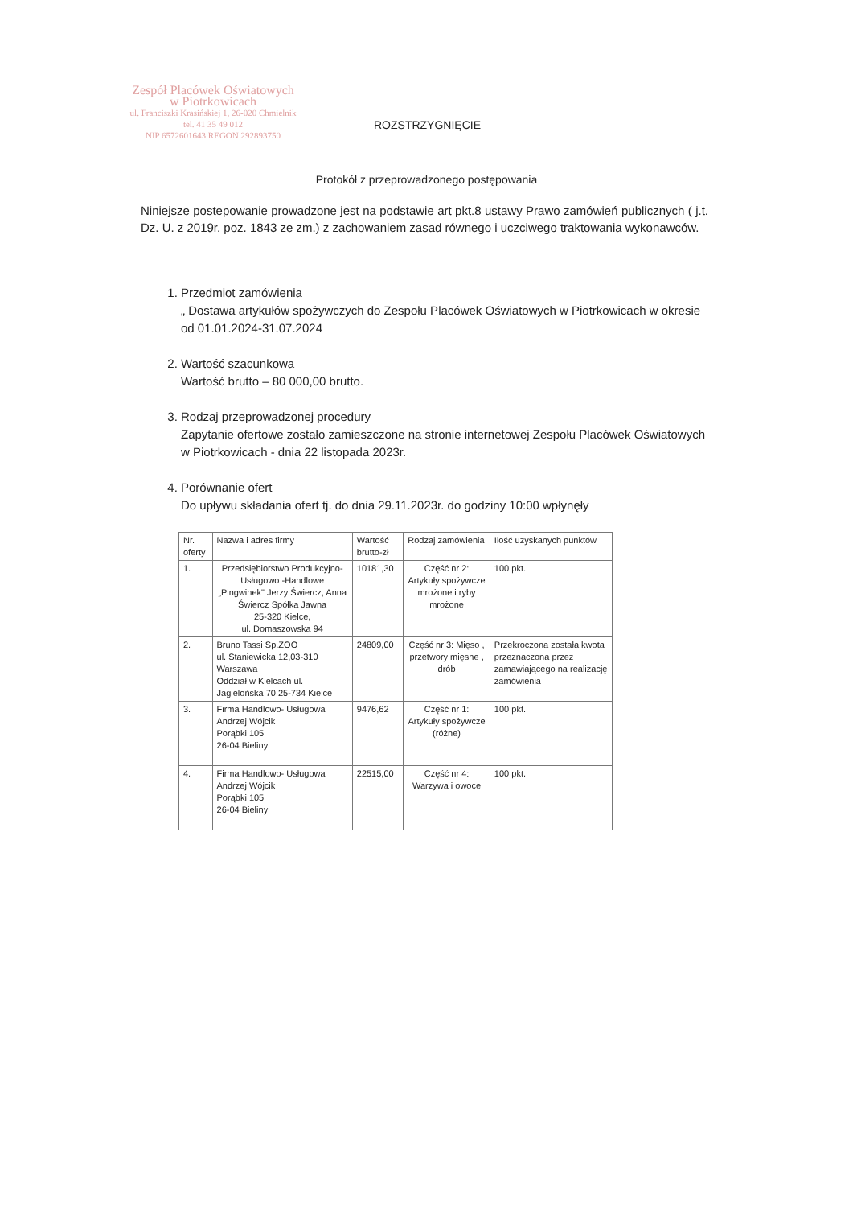Zespół Placówek Oświatowych
w Piotrkowicach
ul. Franciszki Krasińskiej 1, 26-020 Chmielnik
tel. 41 35 49 012
NIP 6572601643 REGON 292893750
ROZSTRZYGNIĘCIE
Protokół z przeprowadzonego postępowania
Niniejsze postepowanie prowadzone jest na podstawie art pkt.8 ustawy Prawo zamówień publicznych ( j.t. Dz. U. z 2019r. poz. 1843 ze zm.) z zachowaniem zasad równego i uczciwego traktowania wykonawców.
1. Przedmiot zamówienia
„ Dostawa artykułów spożywczych do Zespołu Placówek Oświatowych w Piotrkowicach w okresie od 01.01.2024-31.07.2024
2. Wartość szacunkowa
Wartość brutto – 80 000,00 brutto.
3. Rodzaj przeprowadzonej procedury
Zapytanie ofertowe zostało zamieszczone na stronie internetowej Zespołu Placówek Oświatowych w Piotrkowicach - dnia 22 listopada 2023r.
4. Porównanie ofert
Do upływu składania ofert tj. do dnia 29.11.2023r. do godziny 10:00 wpłynęły
| Nr. oferty | Nazwa i adres firmy | Wartość brutto-zł | Rodzaj zamówienia | Ilość uzyskanych punktów |
| --- | --- | --- | --- | --- |
| 1. | Przedsiębiorstwo Produkcyjno-Usługowo -Handlowe „Pingwinek" Jerzy Świercz, Anna Świercz Spółka Jawna 25-320 Kielce, ul. Domaszowska 94 | 10181,30 | Część nr 2: Artykuły spożywcze mrożone i ryby mrożone | 100 pkt. |
| 2. | Bruno Tassi Sp.ZOO ul. Staniewicka 12,03-310 Warszawa Oddział w Kielcach ul. Jagielońska 70 25-734 Kielce | 24809,00 | Część nr 3: Mięso , przetwory mięsne , drób | Przekroczona została kwota przeznaczona przez zamawiającego na realizację zamówienia |
| 3. | Firma Handlowo- Usługowa Andrzej Wójcik Porąbki 105 26-04 Bieliny | 9476,62 | Część nr 1: Artykuły spożywcze (różne) | 100 pkt. |
| 4. | Firma Handlowo- Usługowa Andrzej Wójcik Porąbki 105 26-04 Bieliny | 22515,00 | Część nr 4: Warzywa i owoce | 100 pkt. |